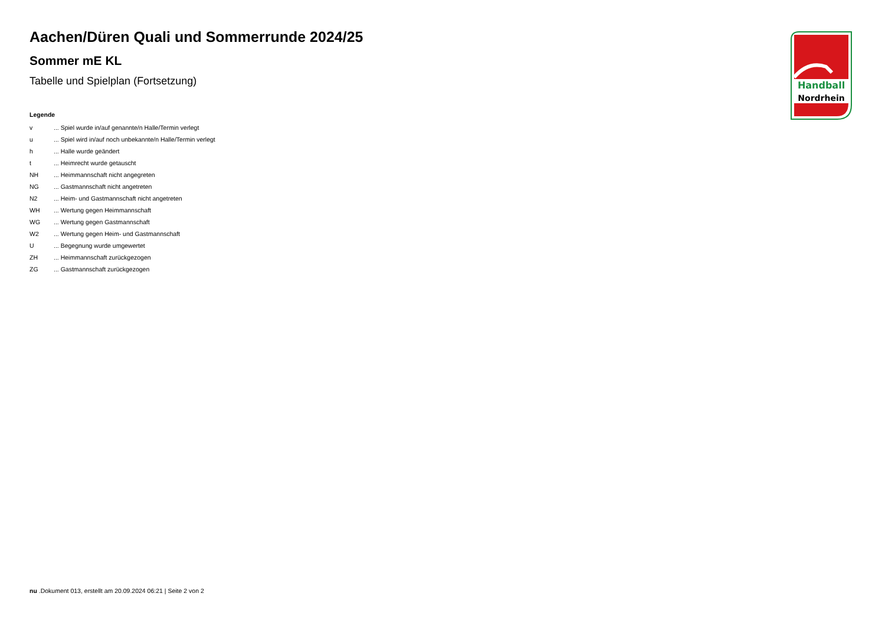Aachen/Düren Quali und Sommerrunde 2024/25
Sommer mE KL
Tabelle und Spielplan (Fortsetzung)
Legende
| v | ... Spiel wurde in/auf genannte/n Halle/Termin verlegt |
| u | ... Spiel wird in/auf noch unbekannte/n Halle/Termin verlegt |
| h | ... Halle wurde geändert |
| t | ... Heimrecht wurde getauscht |
| NH | ... Heimmannschaft nicht angegreten |
| NG | ... Gastmannschaft nicht angetreten |
| N2 | ... Heim- und Gastmannschaft nicht angetreten |
| WH | ... Wertung gegen Heimmannschaft |
| WG | ... Wertung gegen Gastmannschaft |
| W2 | ... Wertung gegen Heim- und Gastmannschaft |
| U | ... Begegnung wurde umgewertet |
| ZH | ... Heimmannschaft zurückgezogen |
| ZG | ... Gastmannschaft zurückgezogen |
Handball
Nordrhein
nu .Dokument 013, erstellt am 20.09.2024 06:21 | Seite 2 von 2